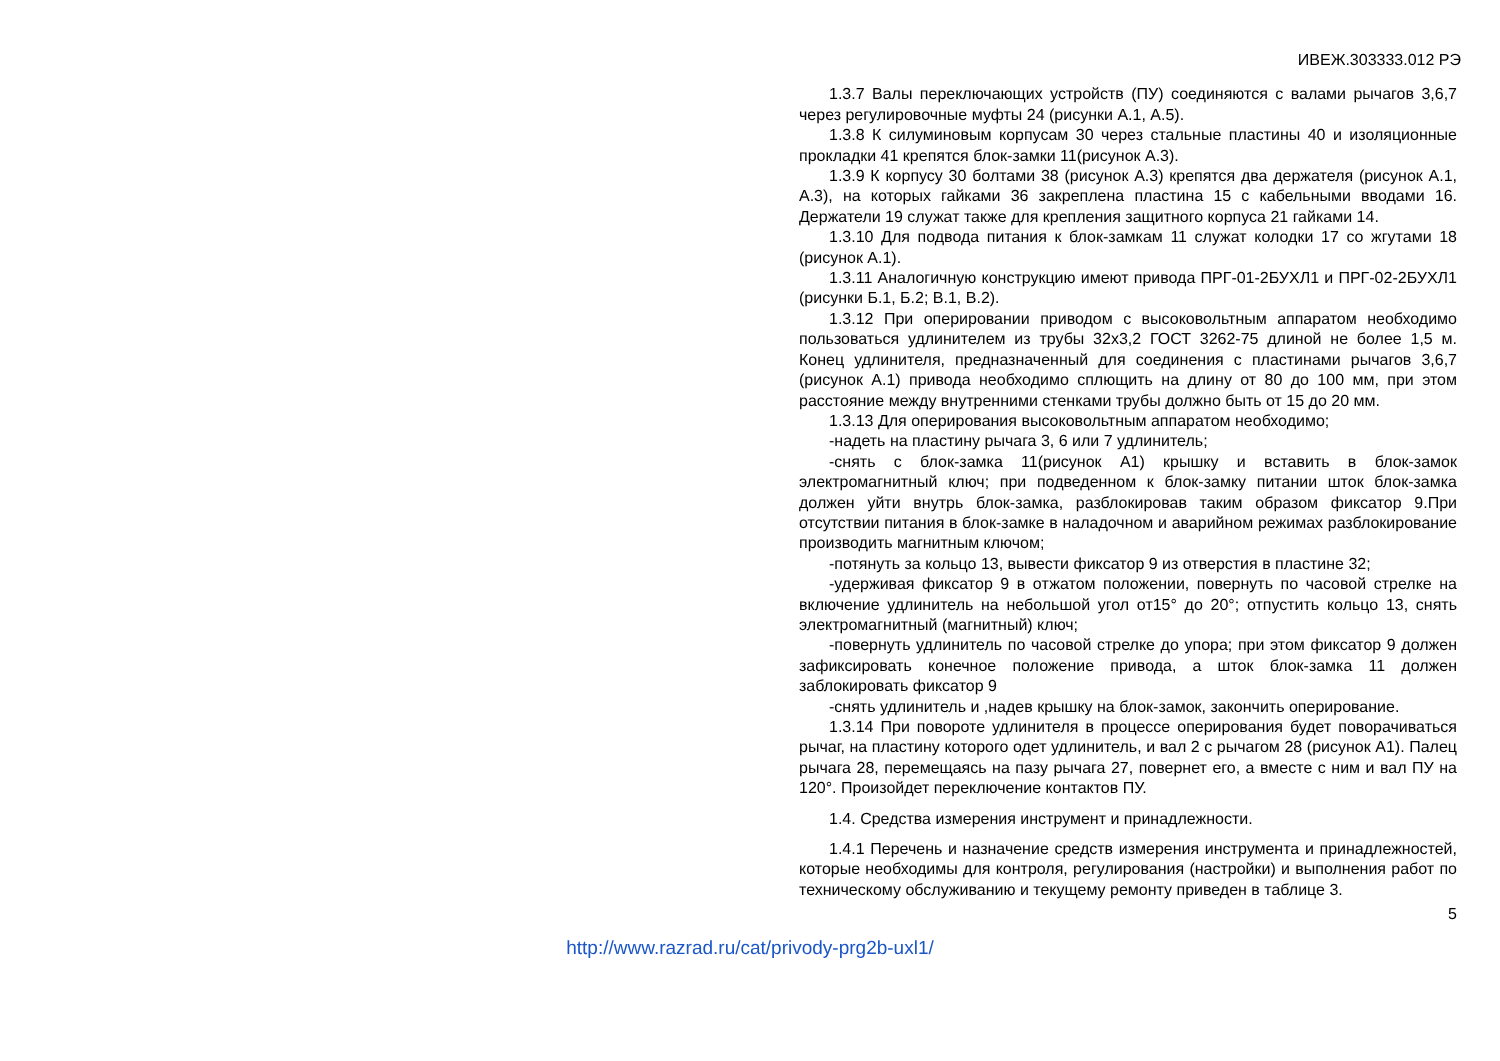ИВЕЖ.303333.012 РЭ
1.3.7 Валы переключающих устройств (ПУ) соединяются с валами рычагов 3,6,7 через регулировочные муфты 24 (рисунки А.1, А.5).
1.3.8 К силуминовым корпусам 30 через стальные пластины 40 и изоляционные прокладки 41 крепятся блок-замки 11(рисунок А.3).
1.3.9 К корпусу 30 болтами 38 (рисунок А.3) крепятся два держателя (рисунок А.1, А.3), на которых гайками 36 закреплена пластина 15 с кабельными вводами 16. Держатели 19 служат также для крепления защитного корпуса 21 гайками 14.
1.3.10 Для подвода питания к блок-замкам 11 служат колодки 17 со жгутами 18 (рисунок А.1).
1.3.11 Аналогичную конструкцию имеют привода ПРГ-01-2БУХЛ1 и ПРГ-02-2БУХЛ1 (рисунки Б.1, Б.2; В.1, В.2).
1.3.12 При оперировании приводом с высоковольтным аппаратом необходимо пользоваться удлинителем из трубы 32х3,2 ГОСТ 3262-75 длиной не более 1,5 м. Конец удлинителя, предназначенный для соединения с пластинами рычагов 3,6,7 (рисунок А.1) привода необходимо сплющить на длину от 80 до 100 мм, при этом расстояние между внутренними стенками трубы должно быть от 15 до 20 мм.
1.3.13 Для оперирования высоковольтным аппаратом необходимо;
-надеть на пластину рычага 3, 6 или 7 удлинитель;
-снять с блок-замка 11(рисунок А1) крышку и вставить в блок-замок электромагнитный ключ; при подведенном к блок-замку питании шток блок-замка должен уйти внутрь блок-замка, разблокировав таким образом фиксатор 9.При отсутствии питания в блок-замке в наладочном и аварийном режимах разблокирование производить магнитным ключом;
-потянуть за кольцо 13, вывести фиксатор 9 из отверстия в пластине 32;
-удерживая фиксатор 9 в отжатом положении, повернуть по часовой стрелке на включение удлинитель на небольшой угол от15° до 20°; отпустить кольцо 13, снять электромагнитный (магнитный) ключ;
-повернуть удлинитель по часовой стрелке до упора; при этом фиксатор 9 должен зафиксировать конечное положение привода, а шток блок-замка 11 должен заблокировать фиксатор 9
-снять удлинитель и ,надев крышку на блок-замок, закончить оперирование.
1.3.14 При повороте удлинителя в процессе оперирования будет поворачиваться рычаг, на пластину которого одет удлинитель, и вал 2 с рычагом 28 (рисунок А1). Палец рычага 28, перемещаясь на пазу рычага 27, повернет его, а вместе с ним и вал ПУ на 120°. Произойдет переключение контактов ПУ.
1.4. Средства измерения инструмент и принадлежности.
1.4.1 Перечень и назначение средств измерения инструмента и принадлежностей, которые необходимы для контроля, регулирования (настройки) и выполнения работ по техническому обслуживанию и текущему ремонту приведен в таблице 3.
5
http://www.razrad.ru/cat/privody-prg2b-uxl1/